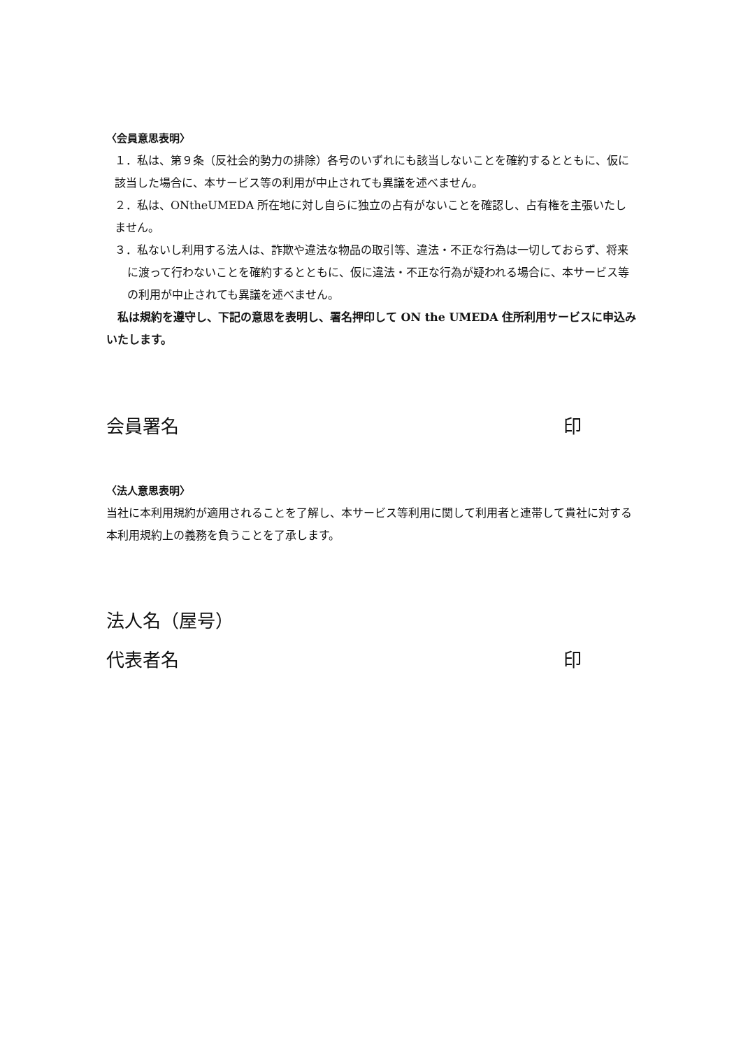〈会員意思表明〉
１．私は、第９条（反社会的勢力の排除）各号のいずれにも該当しないことを確約するとともに、仮に該当した場合に、本サービス等の利用が中止されても異議を述べません。
２．私は、ONtheUMEDA 所在地に対し自らに独立の占有がないことを確認し、占有権を主張いたしません。
３．私ないし利用する法人は、詐欺や違法な物品の取引等、違法・不正な行為は一切しておらず、将来に渡って行わないことを確約するとともに、仮に違法・不正な行為が疑われる場合に、本サービス等の利用が中止されても異議を述べません。
私は規約を遵守し、下記の意思を表明し、署名押印して ON the UMEDA 住所利用サービスに申込みいたします。
会員署名 印
〈法人意思表明〉
当社に本利用規約が適用されることを了解し、本サービス等利用に関して利用者と連帯して貴社に対する本利用規約上の義務を負うことを了承します。
法人名（屋号）
代表者名 印